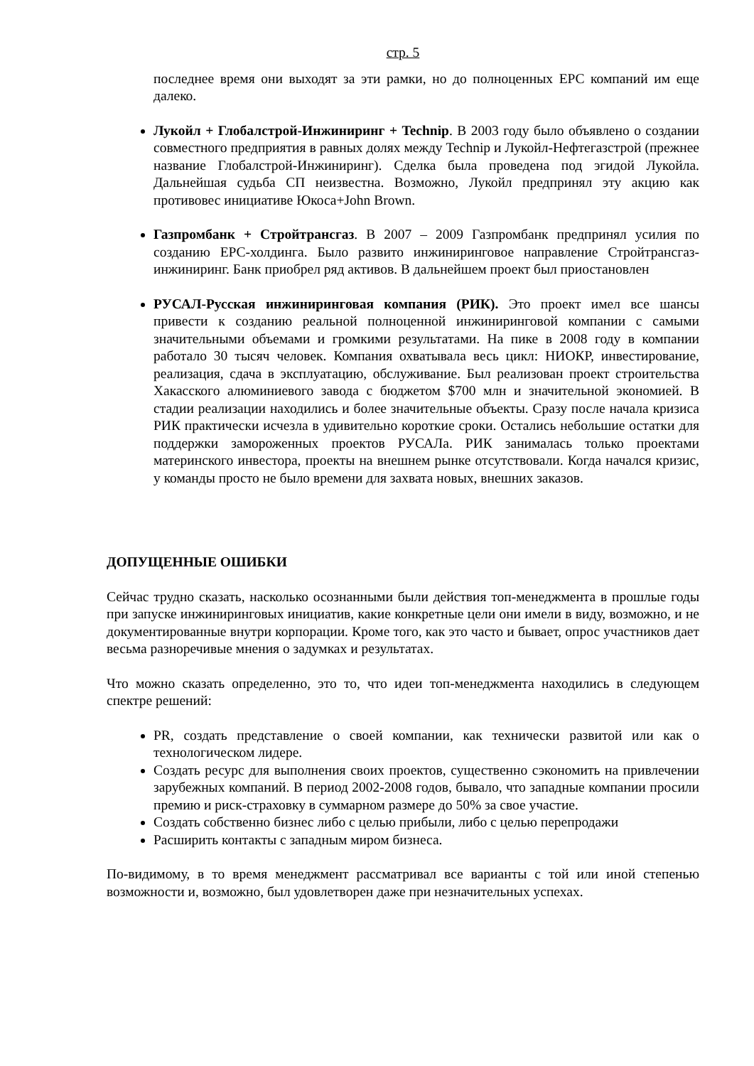стр. 5
последнее время они выходят за эти рамки, но до полноценных EPC компаний им еще далеко.
Лукойл + Глобалстрой-Инжиниринг + Technip. В 2003 году было объявлено о создании совместного предприятия в равных долях между Technip и Лукойл-Нефтегазстрой (прежнее название Глобалстрой-Инжиниринг). Сделка была проведена под эгидой Лукойла. Дальнейшая судьба СП неизвестна. Возможно, Лукойл предпринял эту акцию как противовес инициативе Юкоса+John Brown.
Газпромбанк + Стройтрансгаз. В 2007 – 2009 Газпромбанк предпринял усилия по созданию EPC-холдинга. Было развито инжиниринговое направление Стройтрансгаз-инжиниринг. Банк приобрел ряд активов. В дальнейшем проект был приостановлен
РУСАЛ-Русская инжиниринговая компания (РИК). Это проект имел все шансы привести к созданию реальной полноценной инжиниринговой компании с самыми значительными объемами и громкими результатами. На пике в 2008 году в компании работало 30 тысяч человек. Компания охватывала весь цикл: НИОКР, инвестирование, реализация, сдача в эксплуатацию, обслуживание. Был реализован проект строительства Хакасского алюминиевого завода с бюджетом $700 млн и значительной экономией. В стадии реализации находились и более значительные объекты. Сразу после начала кризиса РИК практически исчезла в удивительно короткие сроки. Остались небольшие остатки для поддержки замороженных проектов РУСАЛа. РИК занималась только проектами материнского инвестора, проекты на внешнем рынке отсутствовали. Когда начался кризис, у команды просто не было времени для захвата новых, внешних заказов.
ДОПУЩЕННЫЕ ОШИБКИ
Сейчас трудно сказать, насколько осознанными были действия топ-менеджмента в прошлые годы при запуске инжиниринговых инициатив, какие конкретные цели они имели в виду, возможно, и не документированные внутри корпорации. Кроме того, как это часто и бывает, опрос участников дает весьма разноречивые мнения о задумках и результатах.
Что можно сказать определенно, это то, что идеи топ-менеджмента находились в следующем спектре решений:
PR, создать представление о своей компании, как технически развитой или как о технологическом лидере.
Создать ресурс для выполнения своих проектов, существенно сэкономить на привлечении зарубежных компаний. В период 2002-2008 годов, бывало, что западные компании просили премию и риск-страховку в суммарном размере до 50% за свое участие.
Создать собственно бизнес либо с целью прибыли, либо с целью перепродажи
Расширить контакты с западным миром бизнеса.
По-видимому, в то время менеджмент рассматривал все варианты с той или иной степенью возможности и, возможно, был удовлетворен даже при незначительных успехах.